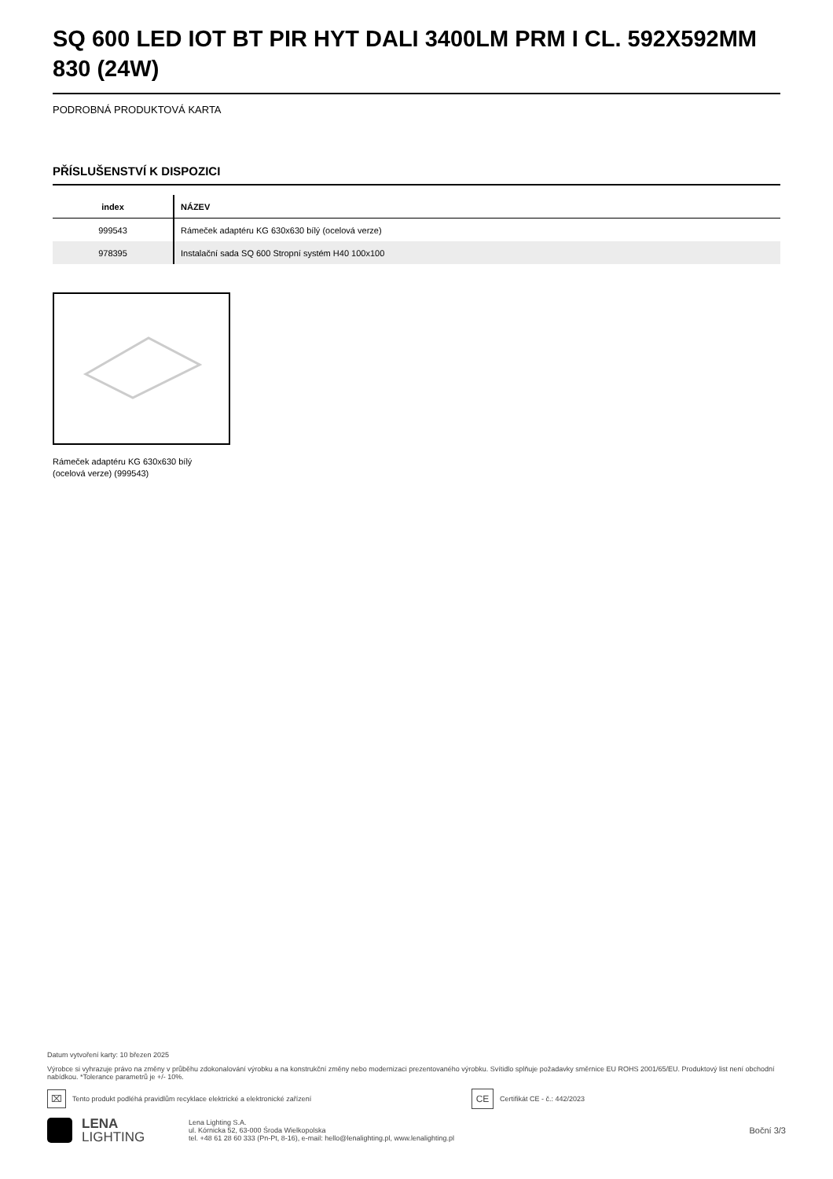SQ 600 LED IOT BT PIR HYT DALI 3400LM PRM I CL. 592X592MM 830 (24W)
PODROBNÁ PRODUKTOVÁ KARTA
PŘÍSLUŠENSTVÍ K DISPOZICI
| index | NÁZEV |
| --- | --- |
| 999543 | Rámeček adaptéru KG 630x630 bílý (ocelová verze) |
| 978395 | Instalační sada SQ 600 Stropní systém H40 100x100 |
Rámeček adaptéru KG 630x630 bílý (ocelová verze) (999543)
Datum vytvoření karty: 10 březen 2025
Výrobce si vyhrazuje právo na změny v průběhu zdokonalování výrobku a na konstrukční změny nebo modernizaci prezentovaného výrobku. Svítidlo splňuje požadavky směrnice EU ROHS 2001/65/EU. Produktový list není obchodní nabídkou. *Tolerance parametrů je +/- 10%.
⌧
Tento produkt podléhá pravidlům recyklace elektrické a elektronické zařízení
CE
Certifikát CE - č.: 442/2023
LENA
LIGHTING
Lena Lighting S.A.
ul. Kórnicka 52, 63-000 Środa Wielkopolska
tel. +48 61 28 60 333 (Pn-Pt, 8-16), e-mail: hello@lenalighting.pl, www.lenalighting.pl
Boční 3/3